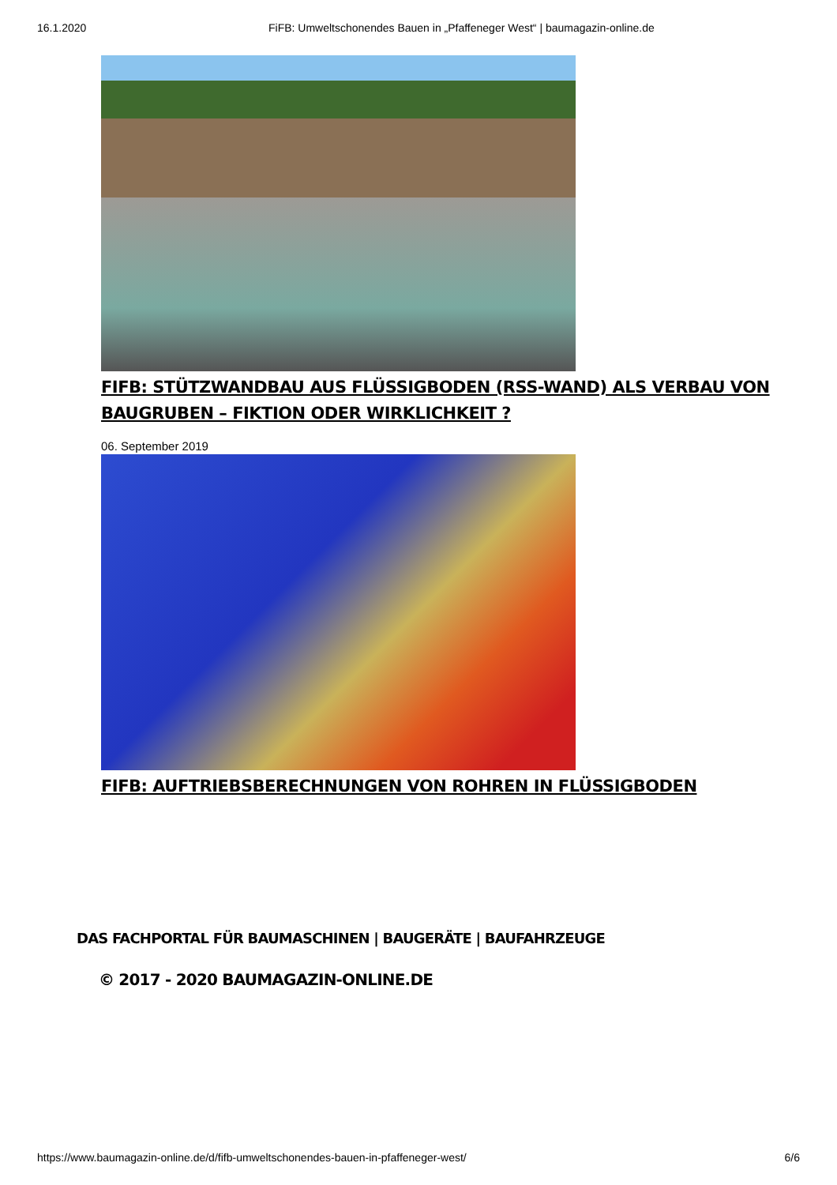16.1.2020 FiFB: Umweltschonendes Bauen in „Pfaffeneger West“ | baumagazin-online.de
FIFB: STÜTZWANDBAU AUS FLÜSSIGBODEN (RSS-WAND) ALS VERBAU VON BAUGRUBEN – FIKTION ODER WIRKLICHKEIT ?
06. September 2019
FIFB: AUFTRIEBSBERECHNUNGEN VON ROHREN IN FLÜSSIGBODEN
DAS FACHPORTAL FÜR BAUMASCHINEN | BAUGERÄTE | BAUFAHRZEUGE
© 2017 - 2020 BAUMAGAZIN-ONLINE.DE
https://www.baumagazin-online.de/d/fifb-umweltschonendes-bauen-in-pfaffeneger-west/ 6/6